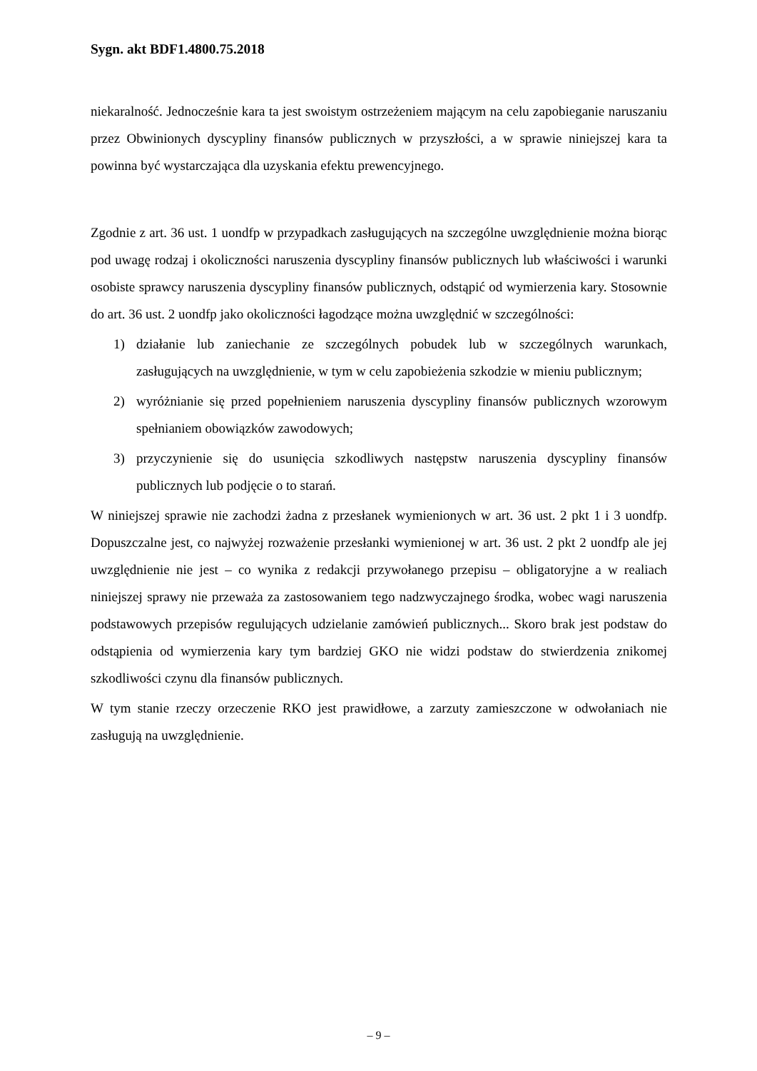Sygn. akt BDF1.4800.75.2018
niekaralność. Jednocześnie kara ta jest swoistym ostrzeżeniem mającym na celu zapobieganie naruszaniu przez Obwinionych dyscypliny finansów publicznych w przyszłości, a w sprawie niniejszej kara ta powinna być wystarczająca dla uzyskania efektu prewencyjnego.
Zgodnie z art. 36 ust. 1 uondfp w przypadkach zasługujących na szczególne uwzględnienie można biorąc pod uwagę rodzaj i okoliczności naruszenia dyscypliny finansów publicznych lub właściwości i warunki osobiste sprawcy naruszenia dyscypliny finansów publicznych, odstąpić od wymierzenia kary. Stosownie do art. 36 ust. 2 uondfp jako okoliczności łagodzące można uwzględnić w szczególności:
1) działanie lub zaniechanie ze szczególnych pobudek lub w szczególnych warunkach, zasługujących na uwzględnienie, w tym w celu zapobieżenia szkodzie w mieniu publicznym;
2) wyróżnianie się przed popełnieniem naruszenia dyscypliny finansów publicznych wzorowym spełnianiem obowiązków zawodowych;
3) przyczynienie się do usunięcia szkodliwych następstw naruszenia dyscypliny finansów publicznych lub podjęcie o to starań.
W niniejszej sprawie nie zachodzi żadna z przesłanek wymienionych w art. 36 ust. 2 pkt 1 i 3 uondfp. Dopuszczalne jest, co najwyżej rozważenie przesłanki wymienionej w art. 36 ust. 2 pkt 2 uondfp ale jej uwzględnienie nie jest – co wynika z redakcji przywołanego przepisu – obligatoryjne a w realiach niniejszej sprawy nie przeważa za zastosowaniem tego nadzwyczajnego środka, wobec wagi naruszenia podstawowych przepisów regulujących udzielanie zamówień publicznych... Skoro brak jest podstaw do odstąpienia od wymierzenia kary tym bardziej GKO nie widzi podstaw do stwierdzenia znikomej szkodliwości czynu dla finansów publicznych.
W tym stanie rzeczy orzeczenie RKO jest prawidłowe, a zarzuty zamieszczone w odwołaniach nie zasługują na uwzględnienie.
– 9 –